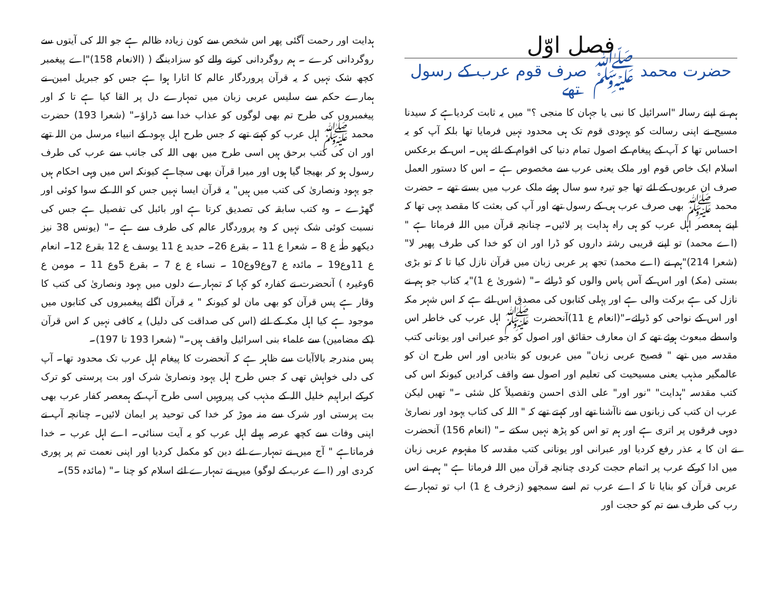فصل اوّل
حضرت محمد ﷺ صرف قوم عرب کے رسول تھے
ہم نے اپنے رسالہ "اسرائیل کا نبی یا جہان کا منجی ؟" میں یہ ثابت کردیاہے کہ سیدنا مسیح نے اپنی رسالت کو یہودی قوم تک ہی محدود نہیں فرمایا تھا بلکہ آپ کو یہ احساس تھا کہ آپ کے پیغام کے اصول تمام دنیا کی اقوام کے لئے ہیں۔ اس کے برعکس اسلام ایک خاص قوم اور ملک یعنی عرب سے مخصوص ہے ۔ اس کا دستور العمل صرف ان عربوں کے لئے تھا جو تیرہ سو سال ہوئے ملک عرب میں بستے تھے ۔ حضرت محمد ﷺ بھی صرف عرب ہی کے رسول تھے اور آپ کی بعثت کا مقصد یہی تھا کہ اپنے ہمعصر اہل عرب کو ہی راہ ہدایت پر لائیں۔ چنانچہ قرآن میں اللہ فرماتا ہے " (اے محمد) تو اپنے قریبی رشتہ داروں کو ڈرا اور ان کو خدا کی طرف پھیر لا"(شعرا 214)"ہم نے (اے محمد) تجھ پر عربی زبان میں قرآن نازل کیا تا کہ تو بڑی بستی (مکہ) اور اس کے آس پاس والوں کو ڈرائے ۔" (شوریٰ ع 1)"یہ کتاب جو ہم نے نازل کی ہے برکت والی ہے اور پہلی کتابوں کی مصدق اس لئے ہے کہ اس شہر مکہ اور اس کے نواحی کو ڈرائے۔"(انعام ع 11)آنحضرت ﷺ اہل عرب کی خاطر اس واسطے مبعوث ہوئے تھے کہ ان معارف حقائق اور اصول کو جو عبرانی اور یونانی کتب مقدسہ میں تھے " فصیح عربی زبان" میں عربوں کو بتادیں اور اس طرح ان کو عالمگیر مذہب یعنی مسیحیت کی تعلیم اور اصول سے واقف کرادیں کیونکہ اس کی کتب مقدسہ "ہدایت" "نور اور" علی الذی احسن وتفصیلاً کل شئی ۔" تھیں لیکن عرب ان کتب کی زبانوں سے ناآشنا تھے اور کہتے تھے کہ " اللہ کی کتاب یہود اور نصاریٰ دوہی فرقوں پر اتری ہے اور ہم تو اس کو پڑھ نہیں سکتے ۔" (انعام 156) آنحضرت نے ان کا یہ عذر رفع کردیا اور عبرانی اور یونانی کتب مقدسہ کا مفہوم عربی زبان میں ادا کرکے عرب پر اتمام حجت کردی چنانچہ قرآن میں اللہ فرماتا ہے " ہم نے اس عربی قرآن کو بنایا تا کہ اے عرب تم اسے سمجھو (زخرف ع 1) اب تو تمہارے رب کی طرف سے تم کو حجت اور
ہدایت اور رحمت آگئی پھر اس شخص سے کون زیادہ ظالم ہے جو اللہ کی آیتوں سے روگردانی کرے ۔ ہم روگردانی کرنے والے کو سزادینگے ( (الانعام 158)"اے پیغمبر کچھ شک نہیں کہ یہ قرآن پروردگار عالم کا اتارا ہوا ہے جس کو جبریل امین نے ہمارے حکم سے سلیس عربی زبان میں تمہارے دل پر القا کیا ہے تا کہ اور پیغمبروں کی طرح تم بھی لوگوں کو عذاب خدا سے ڈراؤ۔" (شعرا 193) حضرت محمد ﷺ اہل عرب کو کہتے تھے کہ جس طرح اہل یہود کے انبیاء مرسل من اللہ تھے اور ان کی کتب برحق ہیں اسی طرح میں بھی اللہ کی جانب سے عرب کی طرف رسول ہو کر بھیجا گیا ہوں اور میرا قرآن بھی سچاہے کیونکہ اس میں وہی احکام ہیں جو یہود ونصاریٰ کی کتب میں ہیں" یہ قرآن ایسا نہیں جس کو اللہ کے سوا کوئی اور گھڑے ۔ وہ کتب سابقہ کی تصدیق کرتا ہے اور بائبل کی تفصیل ہے جس کی نسبت کوئی شک نہیں کہ وہ پروردگار عالم کی طرف سے ہے ۔" (یونس 38 نیز دیکھو طٰہٰ ع 8 ۔ شعرا ع 11 ۔ بقرع 26۔ حدید ع 11 یوسف ع 12 بقرع 12۔ انعام ع 11وع19 ۔ مائدہ ع 7وع9وع10 ۔ نساء ع ع 7 ۔ بقرع 5وع 11 ۔ مومن ع 6وغیرہ ) آنحضرت نے کفارہ کو کہا کہ تمہارے دلوں میں یہود ونصاریٰ کی کتب کا وقار ہے پس قرآن کو بھی مان لو کیونکہ " یہ قرآن اگلے پیغمبروں کی کتابوں میں موجود ہے کیا اہل مکہ کے لئے (اس کی صداقت کی دلیل) یہ کافی نہیں کہ اس قرآن (کے مضامین) سے علماء بنی اسرائیل واقف ہیں۔" (شعرا 193 تا 197)۔
پس مندرجہ بالاآیات سے ظاہر ہے کہ آنحضرت کا پیغام اہل عرب تک محدود تھا۔ آپ کی دلی خواہش تھی کہ جس طرح اہل یہود ونصاریٰ شرک اور بت پرستی کو ترک کرکے ابراہیم خلیل اللہ کے مذہب کی پیروہیں اسی طرح آپ کے ہمعصر کفار عرب بھی بت پرستی اور شرک سے منہ موڑ کر خدا کی توحید پر ایمان لائیں۔ چنانچہ آپ نے اپنی وفات سے کچھ عرصہ پہلے اہل عرب کو یہ آیت سنائی۔ اے اہل عرب ۔ خدا فرماتاہے " آج میں نے تمہارے لئے دین کو مکمل کردیا اور اپنی نعمت تم پر پوری کردی اور (اے عرب کے لوگو) میں نے تمہارے لئے اسلام کو چنا ۔" (مائدہ 55)۔